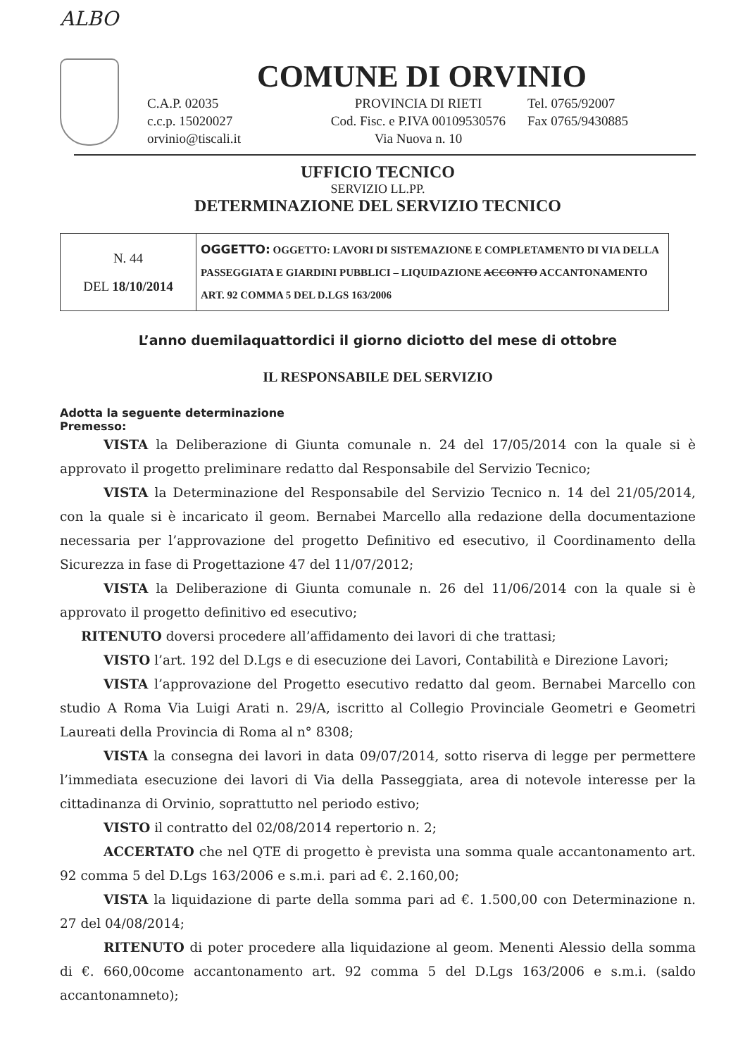ALBO
COMUNE DI ORVINIO
C.A.P. 02035
c.c.p. 15020027
orvinio@tiscali.it
PROVINCIA DI RIETI
Cod. Fisc. e P.IVA 00109530576
Via Nuova n. 10
Tel. 0765/92007
Fax 0765/9430885
UFFICIO TECNICO
SERVIZIO LL.PP.
DETERMINAZIONE DEL SERVIZIO TECNICO
| N. 44 DEL 18/10/2014 | OGGETTO: OGGETTO: LAVORI DI SISTEMAZIONE E COMPLETAMENTO DI VIA DELLA PASSEGGIATA E GIARDINI PUBBLICI – LIQUIDAZIONE ACCONTO ACCANTONAMENTO ART. 92 COMMA 5 DEL D.LGS 163/2006 |
L’anno duemilaquattordici il giorno diciotto del mese di ottobre
IL RESPONSABILE DEL SERVIZIO
Adotta la seguente determinazione
Premesso:
VISTA la Deliberazione di Giunta comunale n. 24 del 17/05/2014 con la quale si è approvato il progetto preliminare redatto dal Responsabile del Servizio Tecnico;
VISTA la Determinazione del Responsabile del Servizio Tecnico n. 14 del 21/05/2014, con la quale si è incaricato il geom. Bernabei Marcello alla redazione della documentazione necessaria per l’approvazione del progetto Definitivo ed esecutivo, il Coordinamento della Sicurezza in fase di Progettazione 47 del 11/07/2012;
VISTA la Deliberazione di Giunta comunale n. 26 del 11/06/2014 con la quale si è approvato il progetto definitivo ed esecutivo;
RITENUTO doversi procedere all’affidamento dei lavori di che trattasi;
VISTO l’art. 192 del D.Lgs e di esecuzione dei Lavori, Contabilità e Direzione Lavori;
VISTA l’approvazione del Progetto esecutivo redatto dal geom. Bernabei Marcello con studio A Roma Via Luigi Arati n. 29/A, iscritto al Collegio Provinciale Geometri e Geometri Laureati della Provincia di Roma al n° 8308;
VISTA la consegna dei lavori in data 09/07/2014, sotto riserva di legge per permettere l’immediata esecuzione dei lavori di Via della Passeggiata, area di notevole interesse per la cittadinanza di Orvinio, soprattutto nel periodo estivo;
VISTO il contratto del 02/08/2014 repertorio n. 2;
ACCERTATO che nel QTE di progetto è prevista una somma quale accantonamento art. 92 comma 5 del D.Lgs 163/2006 e s.m.i. pari ad €. 2.160,00;
VISTA la liquidazione di parte della somma pari ad €. 1.500,00 con Determinazione n. 27 del 04/08/2014;
RITENUTO di poter procedere alla liquidazione al geom. Menenti Alessio della somma di €. 660,00come accantonamento art. 92 comma 5 del D.Lgs 163/2006 e s.m.i. (saldo accantonamneto);